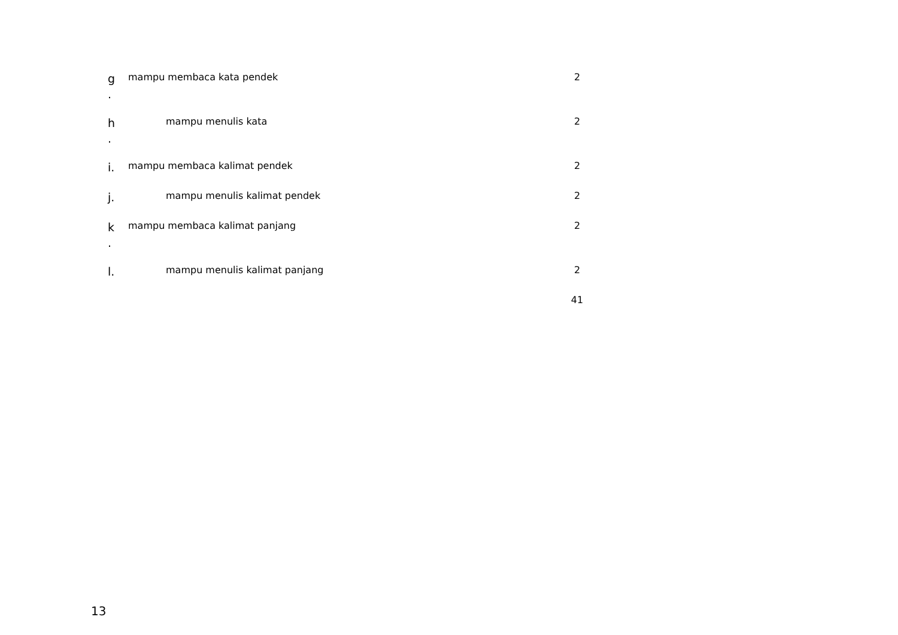| g . | mampu membaca kata pendek | 2 |
| h . | mampu menulis kata | 2 |
| i. | mampu membaca kalimat pendek | 2 |
| j. | mampu menulis kalimat pendek | 2 |
| k . | mampu membaca kalimat panjang | 2 |
| l. | mampu menulis kalimat panjang | 2 |
| | | 41 |
13